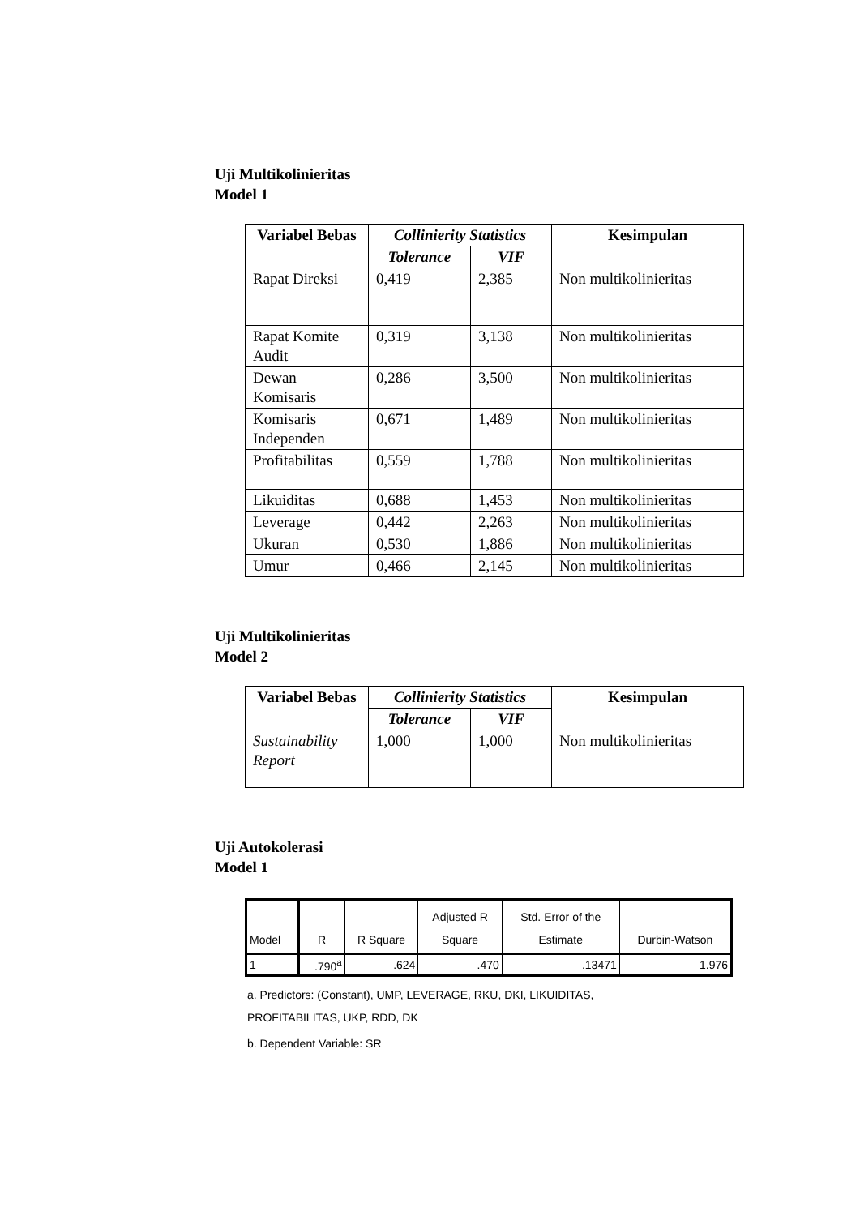Uji Multikolinieritas
Model 1
| Variabel Bebas | Collinierity Statistics | | Kesimpulan |
| --- | --- | --- | --- |
| | Tolerance | VIF | |
| Rapat Direksi | 0,419 | 2,385 | Non multikolinieritas |
| Rapat Komite Audit | 0,319 | 3,138 | Non multikolinieritas |
| Dewan Komisaris | 0,286 | 3,500 | Non multikolinieritas |
| Komisaris Independen | 0,671 | 1,489 | Non multikolinieritas |
| Profitabilitas | 0,559 | 1,788 | Non multikolinieritas |
| Likuiditas | 0,688 | 1,453 | Non multikolinieritas |
| Leverage | 0,442 | 2,263 | Non multikolinieritas |
| Ukuran | 0,530 | 1,886 | Non multikolinieritas |
| Umur | 0,466 | 2,145 | Non multikolinieritas |
Uji Multikolinieritas
Model 2
| Variabel Bebas | Collinierity Statistics | | Kesimpulan |
| --- | --- | --- | --- |
| | Tolerance | VIF | |
| Sustainability Report | 1,000 | 1,000 | Non multikolinieritas |
Uji Autokolerasi
Model 1
| Model | R | R Square | Adjusted R Square | Std. Error of the Estimate | Durbin-Watson |
| --- | --- | --- | --- | --- | --- |
| 1 | .790<sup>a</sup> | .624 | .470 | .13471 | 1.976 |
a. Predictors: (Constant), UMP, LEVERAGE, RKU, DKI, LIKUIDITAS,
PROFITABILITAS, UKP, RDD, DK
b. Dependent Variable: SR